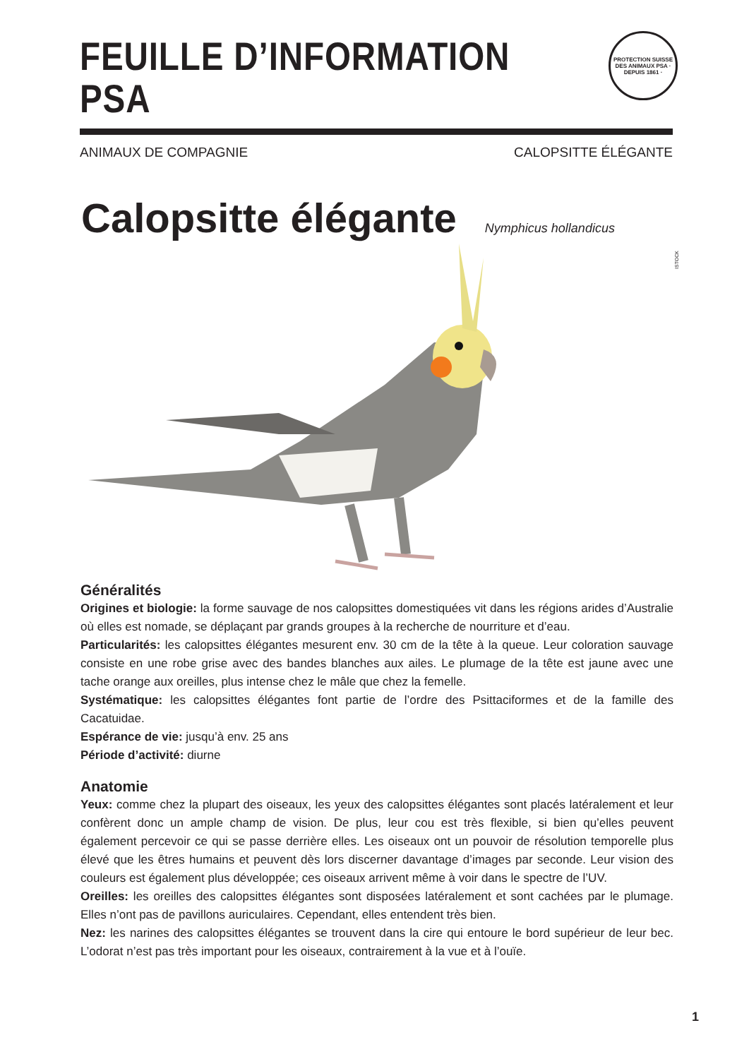FEUILLE D’INFORMATION PSA
ANIMAUX DE COMPAGNIE CALOPSITTE ÉLÉGANTE
PROTECTION SUISSE DES ANIMAUX PSA · DEPUIS 1861 ·
Calopsitte élégante
Nymphicus hollandicus
ISTOCK
Généralités
Origines et biologie: la forme sauvage de nos calopsittes domestiquées vit dans les régions arides d’Australie où elles est nomade, se déplaçant par grands groupes à la recherche de nourriture et d’eau.
Particularités: les calopsittes élégantes mesurent env. 30 cm de la tête à la queue. Leur coloration sauvage consiste en une robe grise avec des bandes blanches aux ailes. Le plumage de la tête est jaune avec une tache orange aux oreilles, plus intense chez le mâle que chez la femelle.
Systématique: les calopsittes élégantes font partie de l’ordre des Psittaciformes et de la famille des Cacatuidae.
Espérance de vie: jusqu’à env. 25 ans
Période d’activité: diurne
Anatomie
Yeux: comme chez la plupart des oiseaux, les yeux des calopsittes élégantes sont placés latéralement et leur confèrent donc un ample champ de vision. De plus, leur cou est très flexible, si bien qu’elles peuvent également percevoir ce qui se passe derrière elles. Les oiseaux ont un pouvoir de résolution temporelle plus élevé que les êtres humains et peuvent dès lors discerner davantage d’images par seconde. Leur vision des couleurs est également plus développée; ces oiseaux arrivent même à voir dans le spectre de l’UV.
Oreilles: les oreilles des calopsittes élégantes sont disposées latéralement et sont cachées par le plumage. Elles n’ont pas de pavillons auriculaires. Cependant, elles entendent très bien.
Nez: les narines des calopsittes élégantes se trouvent dans la cire qui entoure le bord supérieur de leur bec. L’odorat n’est pas très important pour les oiseaux, contrairement à la vue et à l’ouïe.
1